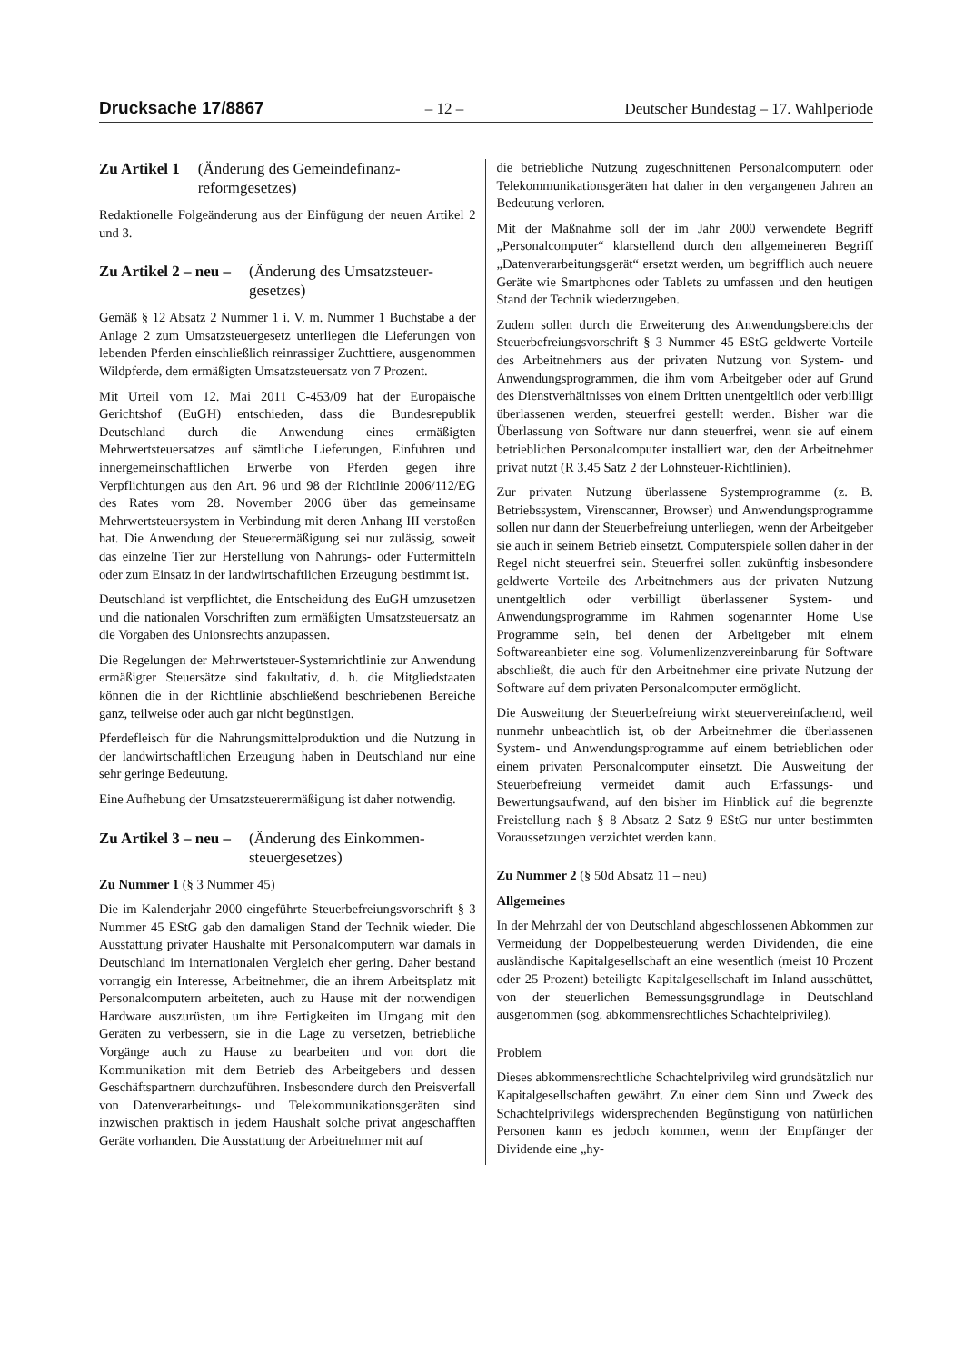Drucksache 17/8867 – 12 – Deutscher Bundestag – 17. Wahlperiode
Zu Artikel 1 (Änderung des Gemeindefinanz­reformgesetzes)
Redaktionelle Folgeänderung aus der Einfügung der neuen Artikel 2 und 3.
Zu Artikel 2 – neu – (Änderung des Umsatzsteuer­gesetzes)
Gemäß § 12 Absatz 2 Nummer 1 i. V. m. Nummer 1 Buchstabe a der Anlage 2 zum Umsatzsteuergesetz unterliegen die Lieferungen von lebenden Pferden einschließlich reinrassiger Zuchttiere, ausgenommen Wildpferde, dem ermäßigten Umsatzsteuersatz von 7 Prozent.
Mit Urteil vom 12. Mai 2011 C-453/09 hat der Europäische Gerichtshof (EuGH) entschieden, dass die Bundesrepublik Deutschland durch die Anwendung eines ermäßigten Mehrwertsteuersatzes auf sämtliche Lieferungen, Einfuhren und innergemeinschaftlichen Erwerbe von Pferden gegen ihre Verpflichtungen aus den Art. 96 und 98 der Richtlinie 2006/112/EG des Rates vom 28. November 2006 über das gemeinsame Mehrwertsteuersystem in Verbindung mit deren Anhang III verstoßen hat. Die Anwendung der Steuerermäßigung sei nur zulässig, soweit das einzelne Tier zur Herstellung von Nahrungs- oder Futtermitteln oder zum Einsatz in der landwirtschaftlichen Erzeugung bestimmt ist.
Deutschland ist verpflichtet, die Entscheidung des EuGH umzusetzen und die nationalen Vorschriften zum ermäßigten Umsatzsteuersatz an die Vorgaben des Unionsrechts anzupassen.
Die Regelungen der Mehrwertsteuer-Systemrichtlinie zur Anwendung ermäßigter Steuersätze sind fakultativ, d. h. die Mitgliedstaaten können die in der Richtlinie abschließend beschriebenen Bereiche ganz, teilweise oder auch gar nicht begünstigen.
Pferdefleisch für die Nahrungsmittelproduktion und die Nutzung in der landwirtschaftlichen Erzeugung haben in Deutschland nur eine sehr geringe Bedeutung.
Eine Aufhebung der Umsatzsteuerermäßigung ist daher notwendig.
Zu Artikel 3 – neu – (Änderung des Einkommen­steuergesetzes)
Zu Nummer 1 (§ 3 Nummer 45)
Die im Kalenderjahr 2000 eingeführte Steuerbefreiungsvorschrift § 3 Nummer 45 EStG gab den damaligen Stand der Technik wieder. Die Ausstattung privater Haushalte mit Personalcomputern war damals in Deutschland im internationalen Vergleich eher gering. Daher bestand vorrangig ein Interesse, Arbeitnehmer, die an ihrem Arbeitsplatz mit Personalcomputern arbeiteten, auch zu Hause mit der notwendigen Hardware auszurüsten, um ihre Fertigkeiten im Umgang mit den Geräten zu verbessern, sie in die Lage zu versetzen, betriebliche Vorgänge auch zu Hause zu bearbeiten und von dort die Kommunikation mit dem Betrieb des Arbeitgebers und dessen Geschäftspartnern durchzuführen. Insbesondere durch den Preisverfall von Datenverarbeitungs- und Telekommunikationsgeräten sind inzwischen praktisch in jedem Haushalt solche privat angeschafften Geräte vorhanden. Die Ausstattung der Arbeitnehmer mit auf
die betriebliche Nutzung zugeschnittenen Personalcomputern oder Telekommunikationsgeräten hat daher in den vergangenen Jahren an Bedeutung verloren.
Mit der Maßnahme soll der im Jahr 2000 verwendete Begriff „Personalcomputer“ klarstellend durch den allgemeineren Begriff „Datenverarbeitungsgerät“ ersetzt werden, um begrifflich auch neuere Geräte wie Smartphones oder Tablets zu umfassen und den heutigen Stand der Technik wiederzugeben.
Zudem sollen durch die Erweiterung des Anwendungsbereichs der Steuerbefreiungsvorschrift § 3 Nummer 45 EStG geldwerte Vorteile des Arbeitnehmers aus der privaten Nutzung von System- und Anwendungsprogrammen, die ihm vom Arbeitgeber oder auf Grund des Dienstverhältnisses von einem Dritten unentgeltlich oder verbilligt überlassenen werden, steuerfrei gestellt werden. Bisher war die Überlassung von Software nur dann steuerfrei, wenn sie auf einem betrieblichen Personalcomputer installiert war, den der Arbeitnehmer privat nutzt (R 3.45 Satz 2 der Lohnsteuer-Richtlinien).
Zur privaten Nutzung überlassene Systemprogramme (z. B. Betriebssystem, Virenscanner, Browser) und Anwendungsprogramme sollen nur dann der Steuerbefreiung unterliegen, wenn der Arbeitgeber sie auch in seinem Betrieb einsetzt. Computerspiele sollen daher in der Regel nicht steuerfrei sein. Steuerfrei sollen zukünftig insbesondere geldwerte Vorteile des Arbeitnehmers aus der privaten Nutzung unentgeltlich oder verbilligt überlassener System- und Anwendungsprogramme im Rahmen sogenannter Home Use Programme sein, bei denen der Arbeitgeber mit einem Softwareanbieter eine sog. Volumenlizenzvereinbarung für Software abschließt, die auch für den Arbeitnehmer eine private Nutzung der Software auf dem privaten Personalcomputer ermöglicht.
Die Ausweitung der Steuerbefreiung wirkt steuervereinfachend, weil nunmehr unbeachtlich ist, ob der Arbeitnehmer die überlassenen System- und Anwendungsprogramme auf einem betrieblichen oder einem privaten Personalcomputer einsetzt. Die Ausweitung der Steuerbefreiung vermeidet damit auch Erfassungs- und Bewertungsaufwand, auf den bisher im Hinblick auf die begrenzte Freistellung nach § 8 Absatz 2 Satz 9 EStG nur unter bestimmten Voraussetzungen verzichtet werden kann.
Zu Nummer 2 (§ 50d Absatz 11 – neu)
Allgemeines
In der Mehrzahl der von Deutschland abgeschlossenen Abkommen zur Vermeidung der Doppelbesteuerung werden Dividenden, die eine ausländische Kapitalgesellschaft an eine wesentlich (meist 10 Prozent oder 25 Prozent) beteiligte Kapitalgesellschaft im Inland ausschüttet, von der steuerlichen Bemessungsgrundlage in Deutschland ausgenommen (sog. abkommensrechtliches Schachtelprivileg).
Problem
Dieses abkommensrechtliche Schachtelprivileg wird grundsätzlich nur Kapitalgesellschaften gewährt. Zu einer dem Sinn und Zweck des Schachtelprivilegs widersprechenden Begünstigung von natürlichen Personen kann es jedoch kommen, wenn der Empfänger der Dividende eine „hy-